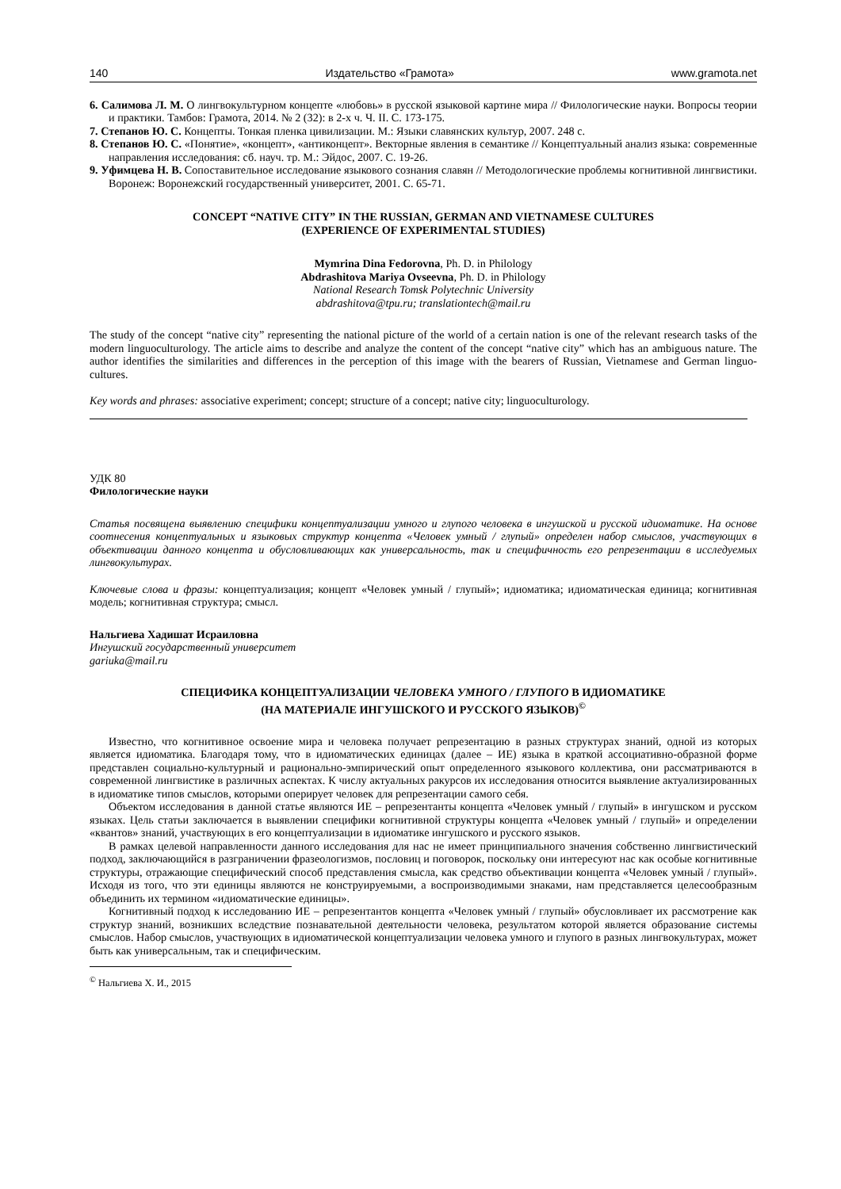140 Издательство «Грамота» www.gramota.net
6. Салимова Л. М. О лингвокультурном концепте «любовь» в русской языковой картине мира // Филологические науки. Вопросы теории и практики. Тамбов: Грамота, 2014. № 2 (32): в 2-х ч. Ч. II. С. 173-175.
7. Степанов Ю. С. Концепты. Тонкая пленка цивилизации. М.: Языки славянских культур, 2007. 248 с.
8. Степанов Ю. С. «Понятие», «концепт», «антиконцепт». Векторные явления в семантике // Концептуальный анализ языка: современные направления исследования: сб. науч. тр. М.: Эйдос, 2007. С. 19-26.
9. Уфимцева Н. В. Сопоставительное исследование языкового сознания славян // Методологические проблемы когнитивной лингвистики. Воронеж: Воронежский государственный университет, 2001. С. 65-71.
CONCEPT “NATIVE CITY” IN THE RUSSIAN, GERMAN AND VIETNAMESE CULTURES
(EXPERIENCE OF EXPERIMENTAL STUDIES)
Mymrina Dina Fedorovna, Ph. D. in Philology
Abdrashitova Mariya Ovseevna, Ph. D. in Philology
National Research Tomsk Polytechnic University
abdrashitova@tpu.ru; translationtech@mail.ru
The study of the concept “native city” representing the national picture of the world of a certain nation is one of the relevant research tasks of the modern linguoculturology. The article aims to describe and analyze the content of the concept “native city” which has an ambiguous nature. The author identifies the similarities and differences in the perception of this image with the bearers of Russian, Vietnamese and German linguo-cultures.
Key words and phrases: associative experiment; concept; structure of a concept; native city; linguoculturology.
УДК 80
Филологические науки
Статья посвящена выявлению специфики концептуализации умного и глупого человека в ингушской и русской идиоматике. На основе соотнесения концептуальных и языковых структур концепта «Человек умный / глупый» определен набор смыслов, участвующих в объективации данного концепта и обусловливающих как универсальность, так и специфичность его репрезентации в исследуемых лингвокультурах.
Ключевые слова и фразы: концептуализация; концепт «Человек умный / глупый»; идиоматика; идиоматическая единица; когнитивная модель; когнитивная структура; смысл.
Нальгиева Хадишат Исраиловна
Ингушский государственный университет
gariuka@mail.ru
СПЕЦИФИКА КОНЦЕПТУАЛИЗАЦИИ ЧЕЛОВЕКА УМНОГО / ГЛУПОГО В ИДИОМАТИКЕ
(НА МАТЕРИАЛЕ ИНГУШСКОГО И РУССКОГО ЯЗЫКОВ)<sup>©</sup>
Известно, что когнитивное освоение мира и человека получает репрезентацию в разных структурах знаний, одной из которых является идиоматика. Благодаря тому, что в идиоматических единицах (далее – ИЕ) языка в краткой ассоциативно-образной форме представлен социально-культурный и рационально-эмпирический опыт определенного языкового коллектива, они рассматриваются в современной лингвистике в различных аспектах. К числу актуальных ракурсов их исследования относится выявление актуализированных в идиоматике типов смыслов, которыми оперирует человек для репрезентации самого себя.
Объектом исследования в данной статье являются ИЕ – репрезентанты концепта «Человек умный / глупый» в ингушском и русском языках. Цель статьи заключается в выявлении специфики когнитивной структуры концепта «Человек умный / глупый» и определении «квантов» знаний, участвующих в его концептуализации в идиоматике ингушского и русского языков.
В рамках целевой направленности данного исследования для нас не имеет принципиального значения собственно лингвистический подход, заключающийся в разграничении фразеологизмов, пословиц и поговорок, поскольку они интересуют нас как особые когнитивные структуры, отражающие специфический способ представления смысла, как средство объективации концепта «Человек умный / глупый». Исходя из того, что эти единицы являются не конструируемыми, а воспроизводимыми знаками, нам представляется целесообразным объединить их термином «идиоматические единицы».
Когнитивный подход к исследованию ИЕ – репрезентантов концепта «Человек умный / глупый» обусловливает их рассмотрение как структур знаний, возникших вследствие познавательной деятельности человека, результатом которой является образование системы смыслов. Набор смыслов, участвующих в идиоматической концептуализации человека умного и глупого в разных лингвокультурах, может быть как универсальным, так и специфическим.
<sup>©</sup> Нальгиева Х. И., 2015